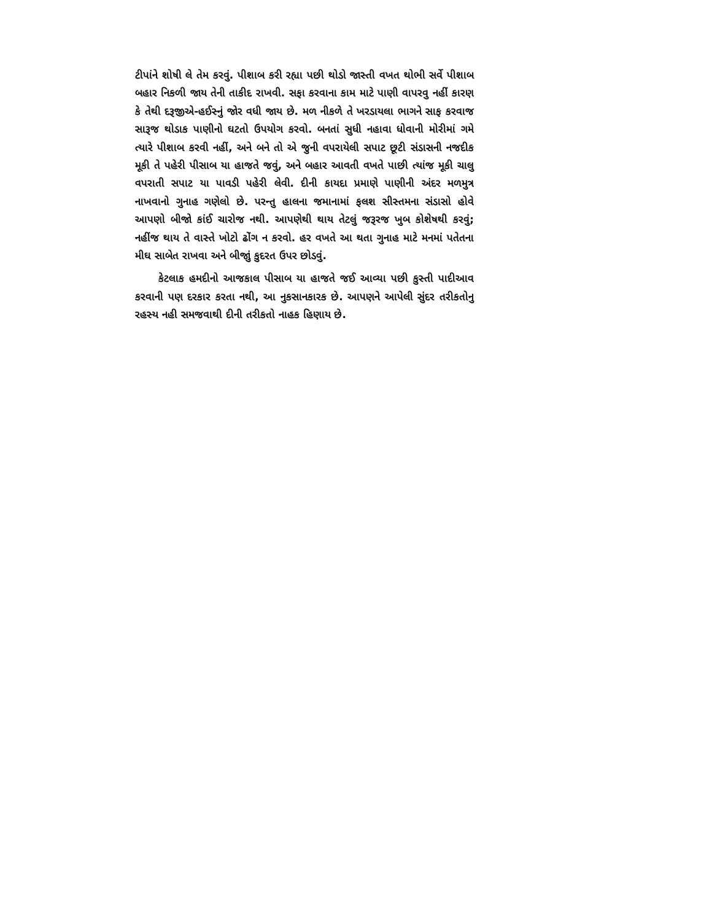ટીપાંને શોષી લે તેમ કરવું. પીશાબ કરી રહ્યા પછી થોડો જાસ્તી વખત થોભી સર્વે પીશાબ બહાર નિકળી જાય તેની તાકીદ રાખવી. સફા કરવાના કામ માટે પાણી વાપરવુ નહીં કારણ કે તેથી દરૂજીએ-હઈસ્નું જોર વધી જાય છે. મળ નીકળે તે ખરડાયલા ભાગને સાફ કરવાજ સારૂજ થોડાક પાણીનો ઘટતો ઉપયોગ કરવો. બનતાં સુધી નહાવા ધોવાની મોરીમાં ગમે ત્યારે પીશાબ કરવી નહીં, અને બને તો એ જુની વપરાયેલી સપાટ છૂટી સંડાસની નજદીક મૂકી તે પહેરી પીસાબ યા હાજતે જવું, અને બહાર આવતી વખતે પાછી ત્યાંજ મૂકી ચાલુ વપરાતી સપાટ યા પાવડી પહેરી લેવી. દીની કાયદા પ્રમાણે પાણીની અંદર મળમુત્ર નાખવાનો ગુનાહ ગણેલો છે. પરન્તુ હાલના જમાનામાં ફલશ સીસ્તમના સંડાસો હોવે આપણો બીજો કાંઈ ચારોજ નથી. આપણેથી થાય તેટલું જરૂરજ ખુબ કોશેષથી કરવું; નહીંજ થાય તે વાસ્તે ખોટો ઢોંગ ન કરવો. હર વખતે આ થતા ગુનાહ માટે મનમાં પતેતના મીઘ સાબેત રાખવા અને બીજાું કુદરત ઉપર છોડવું.
કેટલાક હમદીનો આજકાલ પીસાબ યા હાજતે જઈ આવ્યા પછી કુસ્તી પાદીઆવ કરવાની પણ દરકાર કરતા નથી, આ નુકસાનકારક છે. આપણને આપેલી સુંદર તરીકતોનુ રહસ્ય નહી સમજવાથી દીની તરીકતો નાહક હિણાય છે.